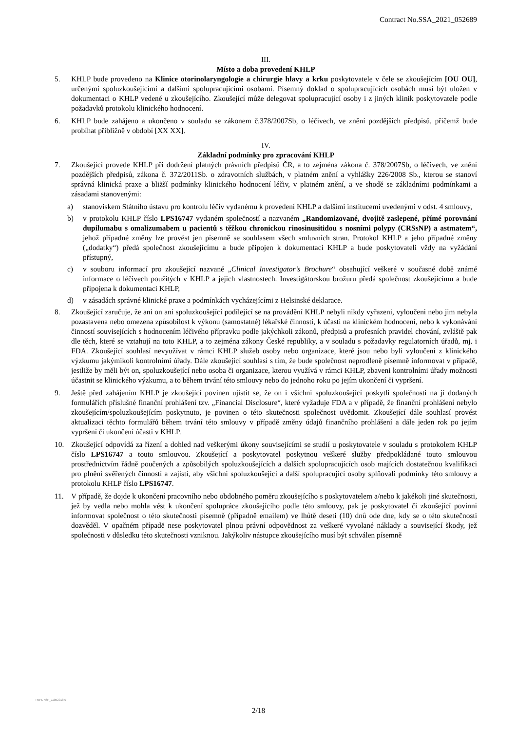Contract No.SSA_2021_052689
III.
Místo a doba provedení KHLP
5. KHLP bude provedeno na Klinice otorinolaryngologie a chirurgie hlavy a krku poskytovatele v čele se zkoušejícím [OU OU], určenými spoluzkoušejícími a dalšími spolupracujícími osobami. Písemný doklad o spolupracujících osobách musí být uložen v dokumentaci o KHLP vedené u zkoušejícího. Zkoušející může delegovat spolupracující osoby i z jiných klinik poskytovatele podle požadavků protokolu klinického hodnocení.
6. KHLP bude zahájeno a ukončeno v souladu se zákonem č.378/2007Sb, o léčivech, ve znění pozdějších předpisů, přičemž bude probíhat přibližně v období [XX XX].
IV.
Základní podmínky pro zpracování KHLP
7. Zkoušející provede KHLP při dodržení platných právních předpisů ČR, a to zejména zákona č. 378/2007Sb, o léčivech, ve znění pozdějších předpisů, zákona č. 372/2011Sb. o zdravotních službách, v platném znění a vyhlášky 226/2008 Sb., kterou se stanoví správná klinická praxe a bližší podmínky klinického hodnocení léčiv, v platném znění, a ve shodě se základními podmínkami a zásadami stanovenými:
a) stanoviskem Státního ústavu pro kontrolu léčiv vydanému k provedení KHLP a dalšími institucemi uvedenými v odst. 4 smlouvy,
b) v protokolu KHLP číslo LPS16747 vydaném společností a nazvaném „Randomizované, dvojitě zaslepené, přímé porovnání dupilumabu s omalizumabem u pacientů s těžkou chronickou rinosinusitidou s nosními polypy (CRSsNP) a astmatem“, jehož případné změny lze provést jen písemně se souhlasem všech smluvních stran. Protokol KHLP a jeho případné změny („dodatky“) předá společnost zkoušejícímu a bude připojen k dokumentaci KHLP a bude poskytovateli vždy na vyžádání přístupný,
c) v souboru informací pro zkoušející nazvané „Clinical Investigator’s Brochure“ obsahující veškeré v současné době známé informace o léčivech použitých v KHLP a jejich vlastnostech. Investigátorskou brožuru předá společnost zkoušejícímu a bude připojena k dokumentaci KHLP,
d) v zásadách správné klinické praxe a podmínkách vycházejícími z Helsinské deklarace.
8. Zkoušející zaručuje, že ani on ani spoluzkoušející podílející se na provádění KHLP nebyli nikdy vyřazeni, vyloučeni nebo jim nebyla pozastavena nebo omezena způsobilost k výkonu (samostatné) lékařské činnosti, k účasti na klinickém hodnocení, nebo k vykonávání činností souvisejících s hodnocením léčivého přípravku podle jakýchkoli zákonů, předpisů a profesních pravidel chování, zvláště pak dle těch, které se vztahují na toto KHLP, a to zejména zákony České republiky, a v souladu s požadavky regulatorních úřadů, mj. i FDA. Zkoušející souhlasí nevyužívat v rámci KHLP služeb osoby nebo organizace, které jsou nebo byli vyloučeni z klinického výzkumu jakýmikoli kontrolními úřady. Dále zkoušející souhlasí s tím, že bude společnost neprodleně písemně informovat v případě, jestliže by měli být on, spoluzkoušející nebo osoba či organizace, kterou využívá v rámci KHLP, zbaveni kontrolními úřady možnosti účastnit se klinického výzkumu, a to během trvání této smlouvy nebo do jednoho roku po jejím ukončení či vypršení.
9. Ještě před zahájením KHLP je zkoušející povinen ujistit se, že on i všichni spoluzkoušející poskytli společnosti na jí dodaných formulářích příslušné finanční prohlášení tzv. „Financial Disclosure“, které vyžaduje FDA a v případě, že finanční prohlášení nebylo zkoušejícím/spoluzkoušejícím poskytnuto, je povinen o této skutečnosti společnost uvědomit. Zkoušející dále souhlasí provést aktualizaci těchto formulářů během trvání této smlouvy v případě změny údajů finančního prohlášení a dále jeden rok po jejím vypršení či ukončení účasti v KHLP.
10. Zkoušející odpovídá za řízení a dohled nad veškerými úkony souvisejícími se studií u poskytovatele v souladu s protokolem KHLP číslo LPS16747 a touto smlouvou. Zkoušející a poskytovatel poskytnou veškeré služby předpokládané touto smlouvou prostřednictvím řádně poučených a způsobilých spoluzkoušejících a dalších spolupracujících osob majících dostatečnou kvalifikaci pro plnění svěřených činností a zajistí, aby všichni spoluzkoušející a další spolupracující osoby splňovali podmínky této smlouvy a protokolu KHLP číslo LPS16747.
11. V případě, že dojde k ukončení pracovního nebo obdobného poměru zkoušejícího s poskytovatelem a/nebo k jakékoli jiné skutečnosti, jež by vedla nebo mohla vést k ukončení spolupráce zkoušejícího podle této smlouvy, pak je poskytovatel či zkoušející povinni informovat společnost o této skutečnosti písemně (případně emailem) ve lhůtě deseti (10) dnů ode dne, kdy se o této skutečnosti dozvěděl. V opačném případě nese poskytovatel plnou právní odpovědnost za veškeré vyvolané náklady a související škody, jež společnosti v důsledku této skutečnosti vzniknou. Jakýkoliv nástupce zkoušejícího musí být schválen písemně
TMPL N6P_11052018.0
2/18